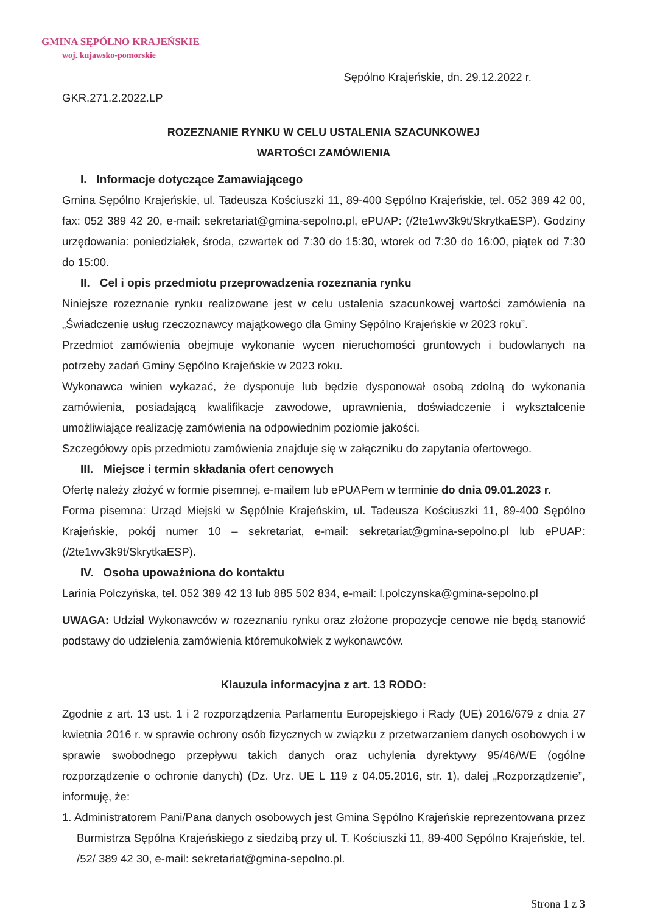GMINA SĘPÓLNO KRAJEŃSKIE
woj. kujawsko-pomorskie
Sępólno Krajeńskie, dn. 29.12.2022 r.
GKR.271.2.2022.LP
ROZEZNANIE RYNKU W CELU USTALENIA SZACUNKOWEJ
WARTOŚCI ZAMÓWIENIA
I. Informacje dotyczące Zamawiającego
Gmina Sępólno Krajeńskie, ul. Tadeusza Kościuszki 11, 89-400 Sępólno Krajeńskie, tel. 052 389 42 00, fax: 052 389 42 20, e-mail: sekretariat@gmina-sepolno.pl, ePUAP: (/2te1wv3k9t/SkrytkaESP). Godziny urzędowania: poniedziałek, środa, czwartek od 7:30 do 15:30, wtorek od 7:30 do 16:00, piątek od 7:30 do 15:00.
II. Cel i opis przedmiotu przeprowadzenia rozeznania rynku
Niniejsze rozeznanie rynku realizowane jest w celu ustalenia szacunkowej wartości zamówienia na „Świadczenie usług rzeczoznawcy majątkowego dla Gminy Sępólno Krajeńskie w 2023 roku”.
Przedmiot zamówienia obejmuje wykonanie wycen nieruchomości gruntowych i budowlanych na potrzeby zadań Gminy Sępólno Krajeńskie w 2023 roku.
Wykonawca winien wykazać, że dysponuje lub będzie dysponował osobą zdolną do wykonania zamówienia, posiadającą kwalifikacje zawodowe, uprawnienia, doświadczenie i wykształcenie umożliwiające realizację zamówienia na odpowiednim poziomie jakości.
Szczegółowy opis przedmiotu zamówienia znajduje się w załączniku do zapytania ofertowego.
III. Miejsce i termin składania ofert cenowych
Ofertę należy złożyć w formie pisemnej, e-mailem lub ePUAPem w terminie do dnia 09.01.2023 r.
Forma pisemna: Urząd Miejski w Sępólnie Krajeńskim, ul. Tadeusza Kościuszki 11, 89-400 Sępólno Krajeńskie, pokój numer 10 – sekretariat, e-mail: sekretariat@gmina-sepolno.pl lub ePUAP: (/2te1wv3k9t/SkrytkaESP).
IV. Osoba upoważniona do kontaktu
Larinia Polczyńska, tel. 052 389 42 13 lub 885 502 834, e-mail: l.polczynska@gmina-sepolno.pl
UWAGA: Udział Wykonawców w rozeznaniu rynku oraz złożone propozycje cenowe nie będą stanowić podstawy do udzielenia zamówienia któremukolwiek z wykonawców.
Klauzula informacyjna z art. 13 RODO:
Zgodnie z art. 13 ust. 1 i 2 rozporządzenia Parlamentu Europejskiego i Rady (UE) 2016/679 z dnia 27 kwietnia 2016 r. w sprawie ochrony osób fizycznych w związku z przetwarzaniem danych osobowych i w sprawie swobodnego przepływu takich danych oraz uchylenia dyrektywy 95/46/WE (ogólne rozporządzenie o ochronie danych) (Dz. Urz. UE L 119 z 04.05.2016, str. 1), dalej „Rozporządzenie”, informuję, że:
1. Administratorem Pani/Pana danych osobowych jest Gmina Sępólno Krajeńskie reprezentowana przez Burmistrza Sępólna Krajeńskiego z siedzibą przy ul. T. Kościuszki 11, 89-400 Sępólno Krajeńskie, tel. /52/ 389 42 30, e-mail: sekretariat@gmina-sepolno.pl.
Strona 1 z 3